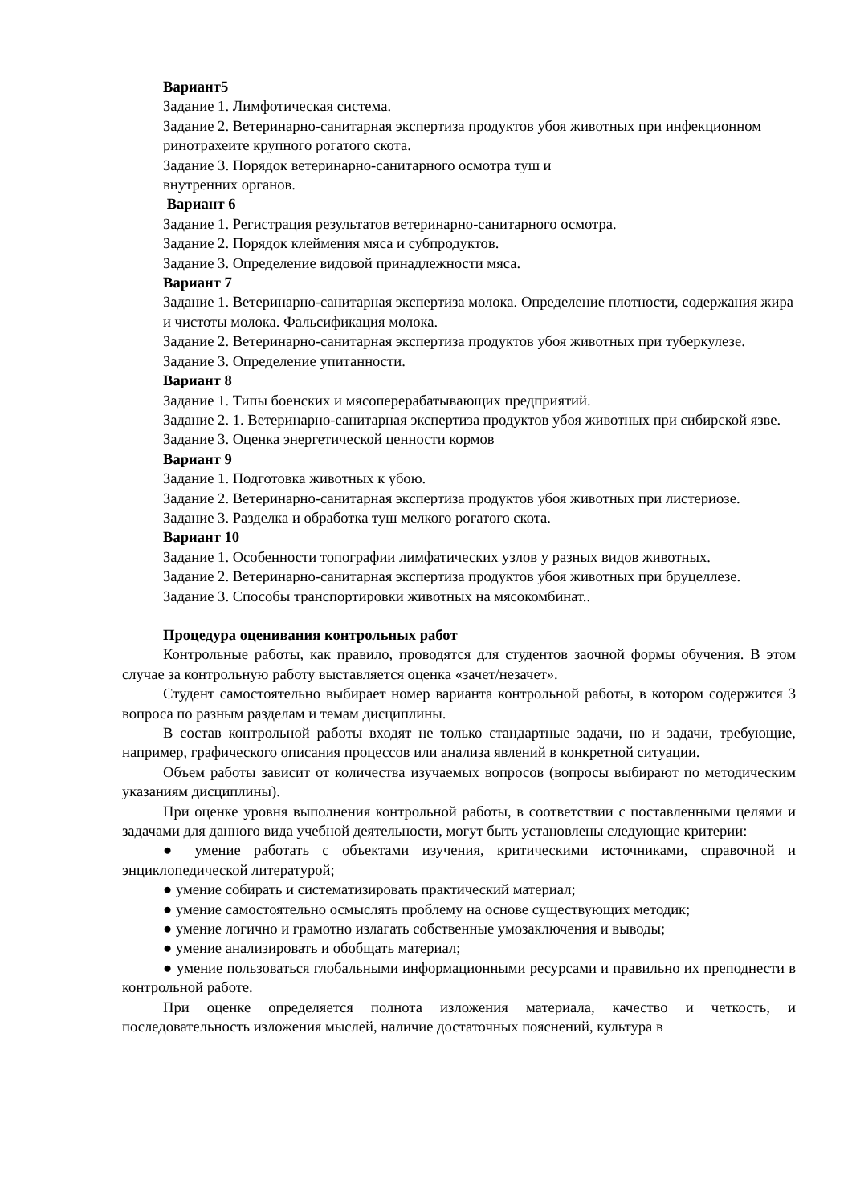Вариант5
Задание 1. Лимфотическая система.
Задание 2. Ветеринарно-санитарная экспертиза продуктов убоя животных при инфекционном ринотрахеите крупного рогатого скота.
Задание 3. Порядок ветеринарно-санитарного осмотра туш и
внутренних органов.
Вариант 6
Задание 1. Регистрация результатов ветеринарно-санитарного осмотра.
Задание 2. Порядок клеймения мяса и субпродуктов.
Задание 3. Определение видовой принадлежности мяса.
Вариант 7
Задание 1. Ветеринарно-санитарная экспертиза молока. Определение плотности, содержания жира и чистоты молока. Фальсификация молока.
Задание 2. Ветеринарно-санитарная экспертиза продуктов убоя животных при туберкулезе.
Задание 3. Определение упитанности.
Вариант 8
Задание 1. Типы боенских и мясоперерабатывающих предприятий.
Задание 2. 1. Ветеринарно-санитарная экспертиза продуктов убоя животных при сибирской язве.
Задание 3. Оценка энергетической ценности кормов
Вариант 9
Задание 1. Подготовка животных к убою.
Задание 2. Ветеринарно-санитарная экспертиза продуктов убоя животных при листериозе.
Задание 3. Разделка и обработка туш мелкого рогатого скота.
Вариант 10
Задание 1. Особенности топографии лимфатических узлов у разных видов животных.
Задание 2. Ветеринарно-санитарная экспертиза продуктов убоя животных при бруцеллезе.
Задание 3. Способы транспортировки животных на мясокомбинат..
Процедура оценивания контрольных работ
Контрольные работы, как правило, проводятся для студентов заочной формы обучения. В этом случае за контрольную работу выставляется оценка «зачет/незачет».
Студент самостоятельно выбирает номер варианта контрольной работы, в котором содержится 3 вопроса по разным разделам и темам дисциплины.
В состав контрольной работы входят не только стандартные задачи, но и задачи, требующие, например, графического описания процессов или анализа явлений в конкретной ситуации.
Объем работы зависит от количества изучаемых вопросов (вопросы выбирают по методическим указаниям дисциплины).
При оценке уровня выполнения контрольной работы, в соответствии с поставленными целями и задачами для данного вида учебной деятельности, могут быть установлены следующие критерии:
● умение работать с объектами изучения, критическими источниками, справочной и энциклопедической литературой;
● умение собирать и систематизировать практический материал;
● умение самостоятельно осмыслять проблему на основе существующих методик;
● умение логично и грамотно излагать собственные умозаключения и выводы;
● умение анализировать и обобщать материал;
● умение пользоваться глобальными информационными ресурсами и правильно их преподнести в контрольной работе.
При оценке определяется полнота изложения материала, качество и четкость, и последовательность изложения мыслей, наличие достаточных пояснений, культура в